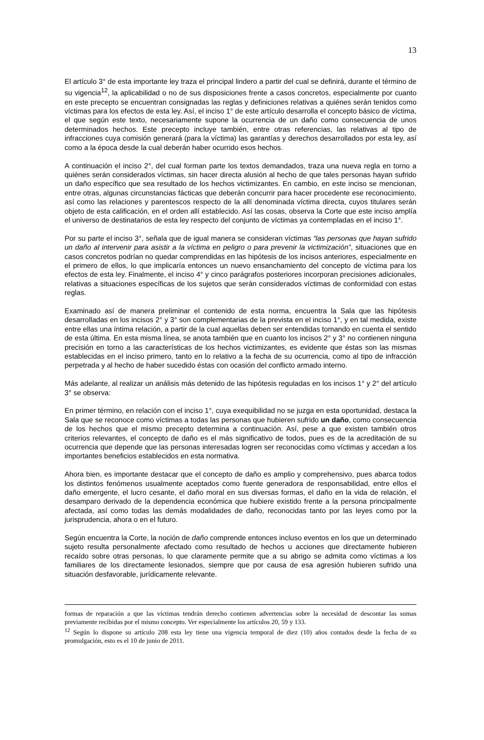13
El artículo 3° de esta importante ley traza el principal lindero a partir del cual se definirá, durante el término de su vigencia<sup>12</sup>, la aplicabilidad o no de sus disposiciones frente a casos concretos, especialmente por cuanto en este precepto se encuentran consignadas las reglas y definiciones relativas a quiénes serán tenidos como víctimas para los efectos de esta ley. Así, el inciso 1° de este artículo desarrolla el concepto básico de víctima, el que según este texto, necesariamente supone la ocurrencia de un daño como consecuencia de unos determinados hechos. Este precepto incluye también, entre otras referencias, las relativas al tipo de infracciones cuya comisión generará (para la víctima) las garantías y derechos desarrollados por esta ley, así como a la época desde la cual deberán haber ocurrido esos hechos.
A continuación el inciso 2°, del cual forman parte los textos demandados, traza una nueva regla en torno a quiénes serán considerados víctimas, sin hacer directa alusión al hecho de que tales personas hayan sufrido un daño específico que sea resultado de los hechos victimizantes. En cambio, en este inciso se mencionan, entre otras, algunas circunstancias fácticas que deberán concurrir para hacer procedente ese reconocimiento, así como las relaciones y parentescos respecto de la allí denominada víctima directa, cuyos titulares serán objeto de esta calificación, en el orden allí establecido. Así las cosas, observa la Corte que este inciso amplía el universo de destinatarios de esta ley respecto del conjunto de víctimas ya contempladas en el inciso 1°.
Por su parte el inciso 3°, señala que de igual manera se consideran víctimas “las personas que hayan sufrido un daño al intervenir para asistir a la víctima en peligro o para prevenir la victimización”, situaciones que en casos concretos podrían no quedar comprendidas en las hipótesis de los incisos anteriores, especialmente en el primero de ellos, lo que implicaría entonces un nuevo ensanchamiento del concepto de víctima para los efectos de esta ley. Finalmente, el inciso 4° y cinco parágrafos posteriores incorporan precisiones adicionales, relativas a situaciones específicas de los sujetos que serán considerados víctimas de conformidad con estas reglas.
Examinado así de manera preliminar el contenido de esta norma, encuentra la Sala que las hipótesis desarrolladas en los incisos 2° y 3° son complementarias de la prevista en el inciso 1°, y en tal medida, existe entre ellas una íntima relación, a partir de la cual aquellas deben ser entendidas tomando en cuenta el sentido de esta última. En esta misma línea, se anota también que en cuanto los incisos 2° y 3° no contienen ninguna precisión en torno a las características de los hechos victimizantes, es evidente que éstas son las mismas establecidas en el inciso primero, tanto en lo relativo a la fecha de su ocurrencia, como al tipo de infracción perpetrada y al hecho de haber sucedido éstas con ocasión del conflicto armado interno.
Más adelante, al realizar un análisis más detenido de las hipótesis reguladas en los incisos 1° y 2° del artículo 3° se observa:
En primer término, en relación con el inciso 1°, cuya exequibilidad no se juzga en esta oportunidad, destaca la Sala que se reconoce como víctimas a todas las personas que hubieren sufrido un daño, como consecuencia de los hechos que el mismo precepto determina a continuación. Así, pese a que existen también otros criterios relevantes, el concepto de daño es el más significativo de todos, pues es de la acreditación de su ocurrencia que depende que las personas interesadas logren ser reconocidas como víctimas y accedan a los importantes beneficios establecidos en esta normativa.
Ahora bien, es importante destacar que el concepto de daño es amplio y comprehensivo, pues abarca todos los distintos fenómenos usualmente aceptados como fuente generadora de responsabilidad, entre ellos el daño emergente, el lucro cesante, el daño moral en sus diversas formas, el daño en la vida de relación, el desamparo derivado de la dependencia económica que hubiere existido frente a la persona principalmente afectada, así como todas las demás modalidades de daño, reconocidas tanto por las leyes como por la jurisprudencia, ahora o en el futuro.
Según encuentra la Corte, la noción de daño comprende entonces incluso eventos en los que un determinado sujeto resulta personalmente afectado como resultado de hechos u acciones que directamente hubieren recaído sobre otras personas, lo que claramente permite que a su abrigo se admita como víctimas a los familiares de los directamente lesionados, siempre que por causa de esa agresión hubieren sufrido una situación desfavorable, jurídicamente relevante.
formas de reparación a que las víctimas tendrán derecho contienen advertencias sobre la necesidad de descontar las sumas previamente recibidas por el mismo concepto. Ver especialmente los artículos 20, 59 y 133.
<sup>12</sup> Según lo dispone su artículo 208 esta ley tiene una vigencia temporal de diez (10) años contados desde la fecha de su promulgación, esto es el 10 de junio de 2011.